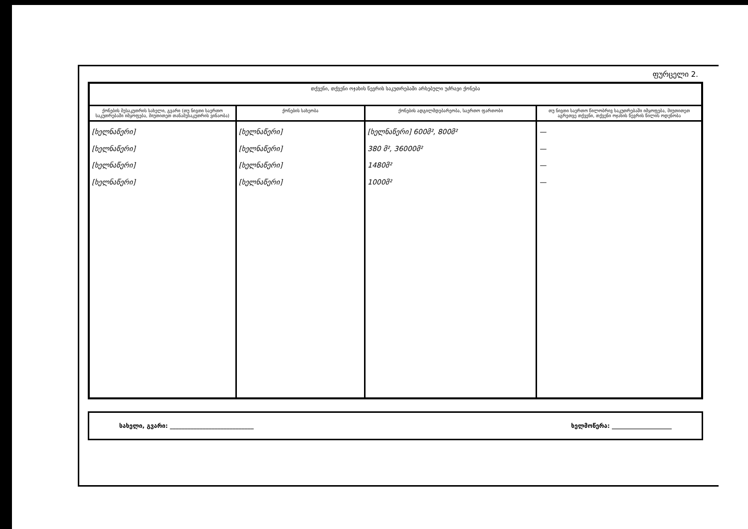ფურცელი 2.
| თქვენი, თქვენი ოჯახის წევრის საკუთრებაში არსებული უძრავი ქონება | | | |
| --- | --- | --- | --- |
| ქონების მესაკუთრის სახელი, გვარი (თუ ნივთი საერთო საკუთრებაში იმყოფება, მიუთითეთ თანამესაკუთრის ვინაობა) | ქონების სახეობა | ქონების ადგილმდებარეობა, საერთო ფართობი | თუ ნივთი საერთო წილობრივ საკუთრებაში იმყოფება, მიუთითეთ აგრეთვე თქვენი, თქვენი ოჯახის წევრის წილის ოდენობა |
| [ხელნაწერი] [ხელნაწერი] [ხელნაწერი] [ხელნაწერი] | [ხელნაწერი] [ხელნაწერი] [ხელნაწერი] [ხელნაწერი] | [ხელნაწერი] 600მ², 800მ² 380 მ², 36000მ² 1480მ² 1000მ² | — — — — |
სახელი, გვარი: ____________________________ ხელმოწერა: ____________________